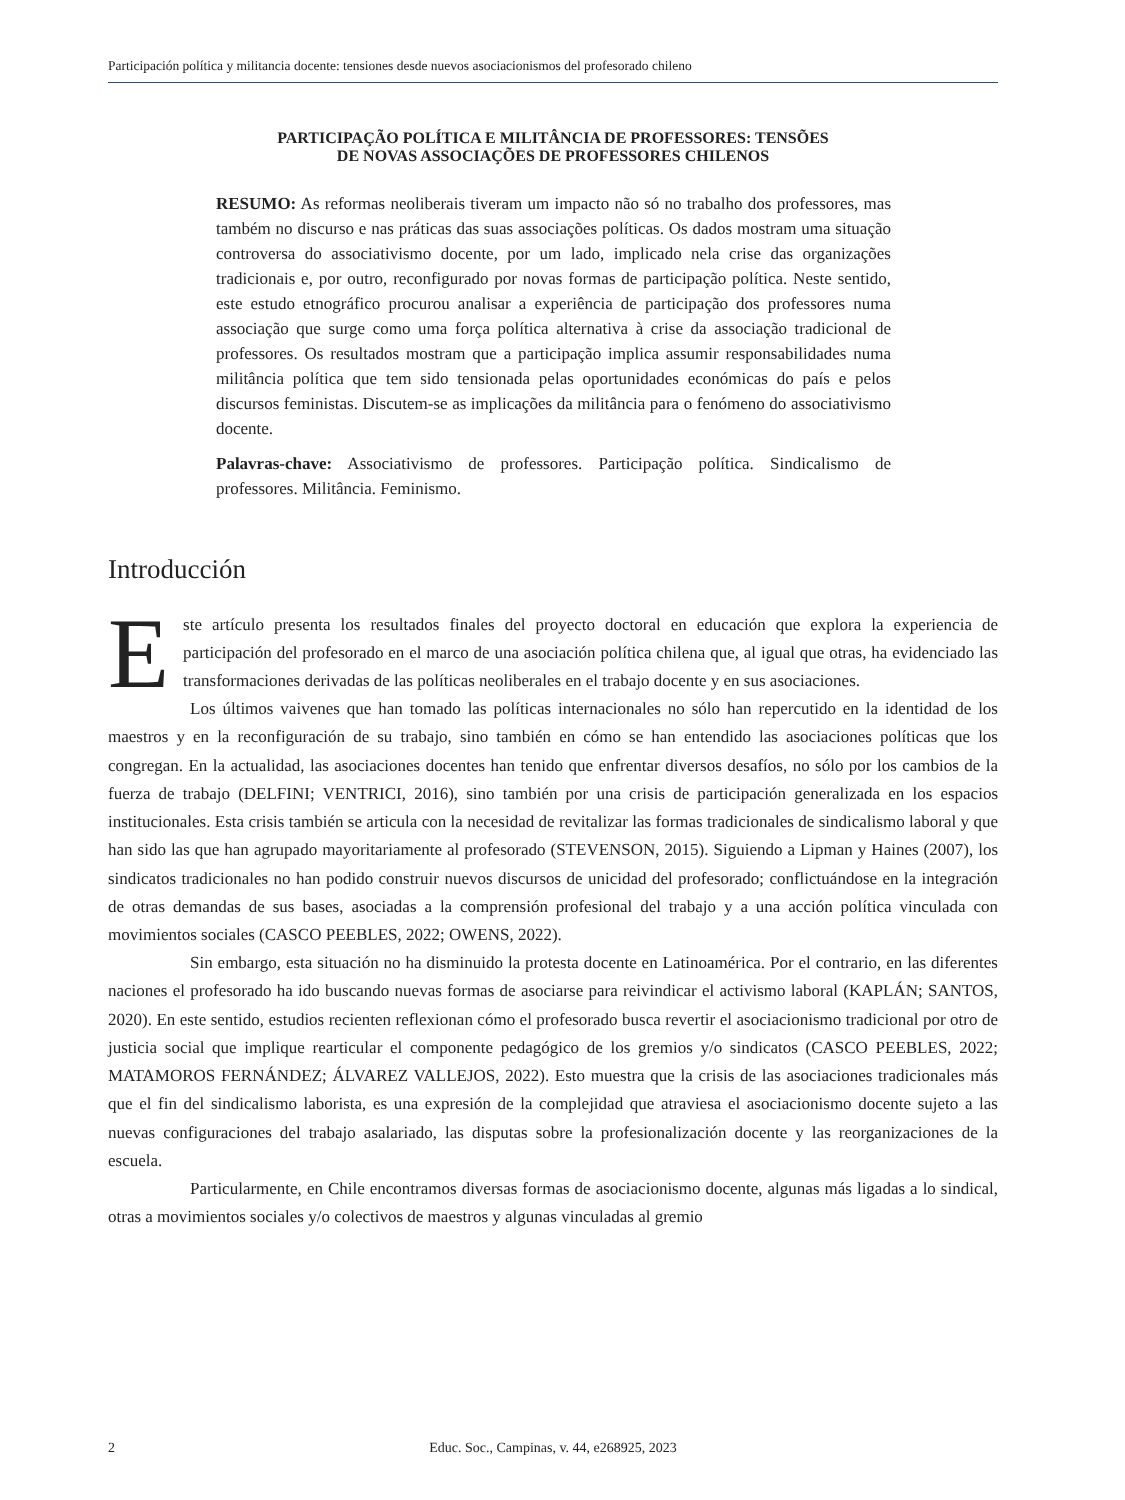Participación política y militancia docente: tensiones desde nuevos asociacionismos del profesorado chileno
PARTICIPAÇÃO POLÍTICA E MILITÂNCIA DE PROFESSORES: TENSÕES
DE NOVAS ASSOCIAÇÕES DE PROFESSORES CHILENOS
RESUMO: As reformas neoliberais tiveram um impacto não só no trabalho dos professores, mas também no discurso e nas práticas das suas associações políticas. Os dados mostram uma situação controversa do associativismo docente, por um lado, implicado nela crise das organizações tradicionais e, por outro, reconfigurado por novas formas de participação política. Neste sentido, este estudo etnográfico procurou analisar a experiência de participação dos professores numa associação que surge como uma força política alternativa à crise da associação tradicional de professores. Os resultados mostram que a participação implica assumir responsabilidades numa militância política que tem sido tensionada pelas oportunidades económicas do país e pelos discursos feministas. Discutem-se as implicações da militância para o fenómeno do associativismo docente.
Palavras-chave: Associativismo de professores. Participação política. Sindicalismo de professores. Militância. Feminismo.
Introducción
Este artículo presenta los resultados finales del proyecto doctoral en educación que explora la experiencia de participación del profesorado en el marco de una asociación política chilena que, al igual que otras, ha evidenciado las transformaciones derivadas de las políticas neoliberales en el trabajo docente y en sus asociaciones.
Los últimos vaivenes que han tomado las políticas internacionales no sólo han repercutido en la identidad de los maestros y en la reconfiguración de su trabajo, sino también en cómo se han entendido las asociaciones políticas que los congregan. En la actualidad, las asociaciones docentes han tenido que enfrentar diversos desafíos, no sólo por los cambios de la fuerza de trabajo (DELFINI; VENTRICI, 2016), sino también por una crisis de participación generalizada en los espacios institucionales. Esta crisis también se articula con la necesidad de revitalizar las formas tradicionales de sindicalismo laboral y que han sido las que han agrupado mayoritariamente al profesorado (STEVENSON, 2015). Siguiendo a Lipman y Haines (2007), los sindicatos tradicionales no han podido construir nuevos discursos de unicidad del profesorado; conflictuándose en la integración de otras demandas de sus bases, asociadas a la comprensión profesional del trabajo y a una acción política vinculada con movimientos sociales (CASCO PEEBLES, 2022; OWENS, 2022).
Sin embargo, esta situación no ha disminuido la protesta docente en Latinoamérica. Por el contrario, en las diferentes naciones el profesorado ha ido buscando nuevas formas de asociarse para reivindicar el activismo laboral (KAPLÁN; SANTOS, 2020). En este sentido, estudios recienten reflexionan cómo el profesorado busca revertir el asociacionismo tradicional por otro de justicia social que implique rearticular el componente pedagógico de los gremios y/o sindicatos (CASCO PEEBLES, 2022; MATAMOROS FERNÁNDEZ; ÁLVAREZ VALLEJOS, 2022). Esto muestra que la crisis de las asociaciones tradicionales más que el fin del sindicalismo laborista, es una expresión de la complejidad que atraviesa el asociacionismo docente sujeto a las nuevas configuraciones del trabajo asalariado, las disputas sobre la profesionalización docente y las reorganizaciones de la escuela.
Particularmente, en Chile encontramos diversas formas de asociacionismo docente, algunas más ligadas a lo sindical, otras a movimientos sociales y/o colectivos de maestros y algunas vinculadas al gremio
2 Educ. Soc., Campinas, v. 44, e268925, 2023